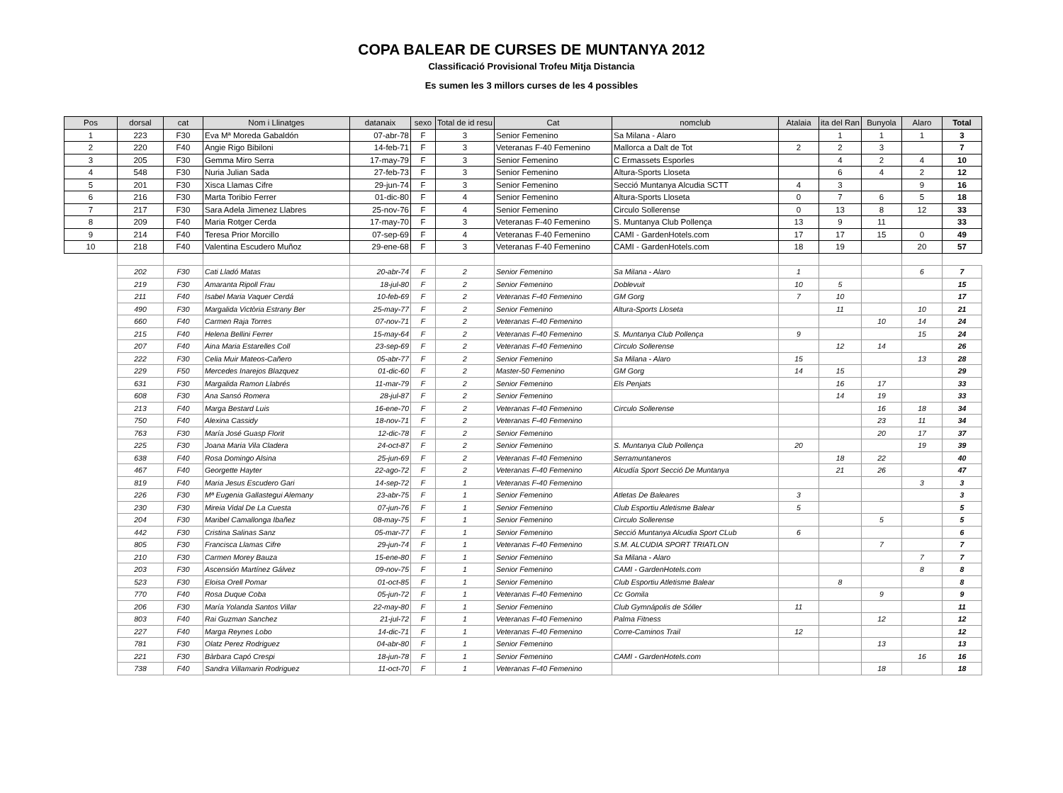COPA BALEAR DE CURSES DE MUNTANYA 2012
Classificació Provisional Trofeu Mitja Distancia
Es sumen les 3 millors curses de les 4 possibles
| Pos | dorsal | cat | Nom i Llinatges | datanaix | sexo | Total de id resu | Cat | nomclub | Atalaia | ita del Ran | Bunyola | Alaro | Total |
| --- | --- | --- | --- | --- | --- | --- | --- | --- | --- | --- | --- | --- | --- |
| 1 | 223 | F30 | Eva Mª Moreda Gabaldón | 07-abr-78 | F | 3 | Senior Femenino | Sa Milana - Alaro | | 1 | 1 | 1 | 3 |
| 2 | 220 | F40 | Angie Rigo Bibiloni | 14-feb-71 | F | 3 | Veteranas F-40 Femenino | Mallorca a Dalt de Tot | 2 | 2 | 3 | | 7 |
| 3 | 205 | F30 | Gemma Miro Serra | 17-may-79 | F | 3 | Senior Femenino | C Ermassets Esporles | | 4 | 2 | 4 | 10 |
| 4 | 548 | F30 | Nuria Julian Sada | 27-feb-73 | F | 3 | Senior Femenino | Altura-Sports Lloseta | | 6 | 4 | 2 | 12 |
| 5 | 201 | F30 | Xisca Llamas Cifre | 29-jun-74 | F | 3 | Senior Femenino | Secció Muntanya Alcudia SCTT | 4 | 3 | | 9 | 16 |
| 6 | 216 | F30 | Marta Toribio Ferrer | 01-dic-80 | F | 4 | Senior Femenino | Altura-Sports Lloseta | 0 | 7 | 6 | 5 | 18 |
| 7 | 217 | F30 | Sara Adela Jimenez Llabres | 25-nov-76 | F | 4 | Senior Femenino | Circulo Sollerense | 0 | 13 | 8 | 12 | 33 |
| 8 | 209 | F40 | Maria Rotger Cerda | 17-may-70 | F | 3 | Veteranas F-40 Femenino | S. Muntanya Club Pollença | 13 | 9 | 11 | | 33 |
| 9 | 214 | F40 | Teresa Prior Morcillo | 07-sep-69 | F | 4 | Veteranas F-40 Femenino | CAMI - GardenHotels.com | 17 | 17 | 15 | 0 | 49 |
| 10 | 218 | F40 | Valentina Escudero Muñoz | 29-ene-68 | F | 3 | Veteranas F-40 Femenino | CAMI - GardenHotels.com | 18 | 19 | | 20 | 57 |
| | 202 | F30 | Cati Lladó Matas | 20-abr-74 | F | 2 | Senior Femenino | Sa Milana - Alaro | 1 | | | 6 | 7 |
| | 219 | F30 | Amaranta Ripoll Frau | 18-jul-80 | F | 2 | Senior Femenino | Doblevuit | 10 | 5 | | | 15 |
| | 211 | F40 | Isabel Maria Vaquer Cerdá | 10-feb-69 | F | 2 | Veteranas F-40 Femenino | GM Gorg | 7 | 10 | | | 17 |
| | 490 | F30 | Margalida Victòria Estrany Ber | 25-may-77 | F | 2 | Senior Femenino | Altura-Sports Lloseta | | 11 | | 10 | 21 |
| | 660 | F40 | Carmen Raja Torres | 07-nov-71 | F | 2 | Veteranas F-40 Femenino | | | | 10 | 14 | 24 |
| | 215 | F40 | Helena Bellini Ferrer | 15-may-64 | F | 2 | Veteranas F-40 Femenino | S. Muntanya Club Pollença | 9 | | | 15 | 24 |
| | 207 | F40 | Aina Maria Estarelles Coll | 23-sep-69 | F | 2 | Veteranas F-40 Femenino | Circulo Sollerense | | 12 | 14 | | 26 |
| | 222 | F30 | Celia Muir Mateos-Cañero | 05-abr-77 | F | 2 | Senior Femenino | Sa Milana - Alaro | 15 | | | 13 | 28 |
| | 229 | F50 | Mercedes Inarejos Blazquez | 01-dic-60 | F | 2 | Master-50 Femenino | GM Gorg | 14 | 15 | | | 29 |
| | 631 | F30 | Margalida Ramon Llabrés | 11-mar-79 | F | 2 | Senior Femenino | Els Penjats | | 16 | 17 | | 33 |
| | 608 | F30 | Ana Sansó Romera | 28-jul-87 | F | 2 | Senior Femenino | | | 14 | 19 | | 33 |
| | 213 | F40 | Marga Bestard Luis | 16-ene-70 | F | 2 | Veteranas F-40 Femenino | Circulo Sollerense | | | 16 | 18 | 34 |
| | 750 | F40 | Alexina Cassidy | 18-nov-71 | F | 2 | Veteranas F-40 Femenino | | | | 23 | 11 | 34 |
| | 763 | F30 | María José Guasp Florit | 12-dic-78 | F | 2 | Senior Femenino | | | | 20 | 17 | 37 |
| | 225 | F30 | Joana Maria Vila Cladera | 24-oct-87 | F | 2 | Senior Femenino | S. Muntanya Club Pollença | 20 | | | 19 | 39 |
| | 638 | F40 | Rosa Domingo Alsina | 25-jun-69 | F | 2 | Veteranas F-40 Femenino | Serramuntaneros | | 18 | 22 | | 40 |
| | 467 | F40 | Georgette Hayter | 22-ago-72 | F | 2 | Veteranas F-40 Femenino | Alcudía Sport Secció De Muntanya | | 21 | 26 | | 47 |
| | 819 | F40 | Maria Jesus Escudero Gari | 14-sep-72 | F | 1 | Veteranas F-40 Femenino | | | | | 3 | 3 |
| | 226 | F30 | Mª Eugenia Gallastegui Alemany | 23-abr-75 | F | 1 | Senior Femenino | Atletas De Baleares | 3 | | | | 3 |
| | 230 | F30 | Mireia Vidal De La Cuesta | 07-jun-76 | F | 1 | Senior Femenino | Club Esportiu Atletisme Balear | 5 | | | | 5 |
| | 204 | F30 | Maribel Camallonga Ibañez | 08-may-75 | F | 1 | Senior Femenino | Circulo Sollerense | | | 5 | | 5 |
| | 442 | F30 | Cristina Salinas Sanz | 05-mar-77 | F | 1 | Senior Femenino | Secció Muntanya Alcudia Sport CLub | 6 | | | | 6 |
| | 805 | F30 | Francisca Llamas Cifre | 29-jun-74 | F | 1 | Veteranas F-40 Femenino | S.M. ALCUDIA SPORT TRIATLON | | | 7 | | 7 |
| | 210 | F30 | Carmen Morey Bauza | 15-ene-80 | F | 1 | Senior Femenino | Sa Milana - Alaro | | | | 7 | 7 |
| | 203 | F30 | Ascensión Martínez Gálvez | 09-nov-75 | F | 1 | Senior Femenino | CAMI - GardenHotels.com | | | | 8 | 8 |
| | 523 | F30 | Eloisa Orell Pomar | 01-oct-85 | F | 1 | Senior Femenino | Club Esportiu Atletisme Balear | | 8 | | | 8 |
| | 770 | F40 | Rosa Duque Coba | 05-jun-72 | F | 1 | Veteranas F-40 Femenino | Cc Gomila | | | 9 | | 9 |
| | 206 | F30 | María Yolanda Santos Villar | 22-may-80 | F | 1 | Senior Femenino | Club Gymnápolis de Sóller | 11 | | | | 11 |
| | 803 | F40 | Rai Guzman Sanchez | 21-jul-72 | F | 1 | Veteranas F-40 Femenino | Palma Fitness | | | 12 | | 12 |
| | 227 | F40 | Marga Reynes Lobo | 14-dic-71 | F | 1 | Veteranas F-40 Femenino | Corre-Caminos Trail | 12 | | | | 12 |
| | 781 | F30 | Olatz Perez Rodriguez | 04-abr-80 | F | 1 | Senior Femenino | | | | 13 | | 13 |
| | 221 | F30 | Bàrbara Capó Crespi | 18-jun-78 | F | 1 | Senior Femenino | CAMI - GardenHotels.com | | | | 16 | 16 |
| | 738 | F40 | Sandra Villamarin Rodriguez | 11-oct-70 | F | 1 | Veteranas F-40 Femenino | | | | 18 | | 18 |